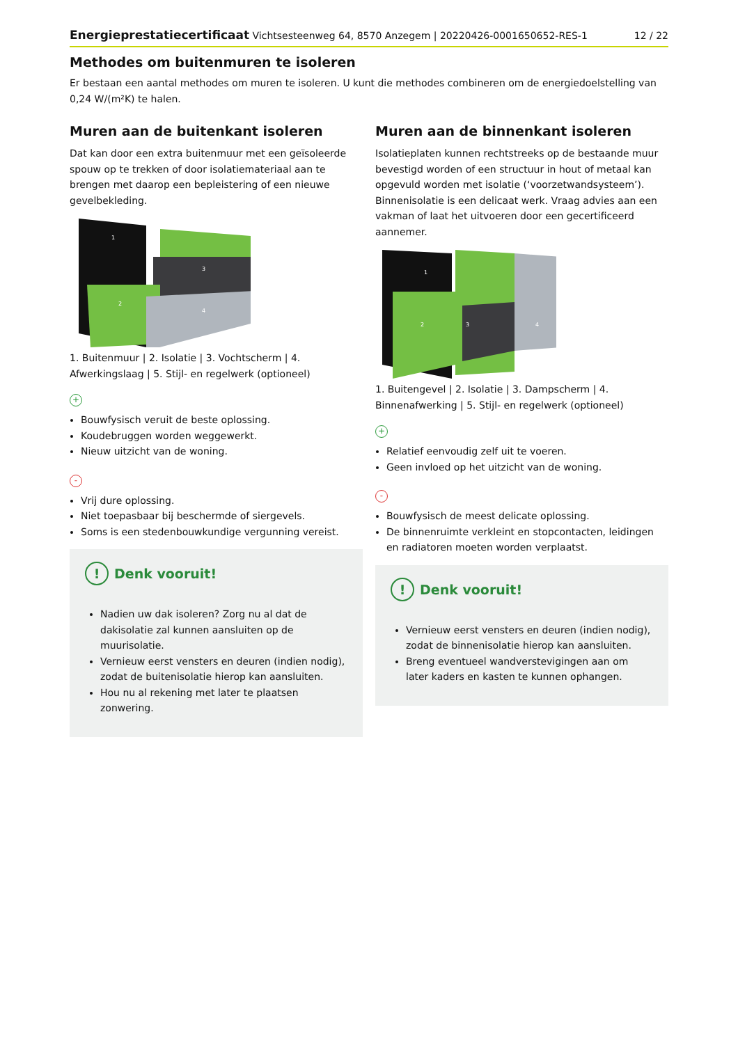Energieprestatiecertificaat Vichtsesteenweg 64, 8570 Anzegem | 20220426-0001650652-RES-1 12 / 22
Methodes om buitenmuren te isoleren
Er bestaan een aantal methodes om muren te isoleren. U kunt die methodes combineren om de energiedoelstelling van 0,24 W/(m²K) te halen.
Muren aan de buitenkant isoleren
Dat kan door een extra buitenmuur met een geïsoleerde spouw op te trekken of door isolatiemateriaal aan te brengen met daarop een bepleistering of een nieuwe gevelbekleding.
2
3
4
1
1. Buitenmuur | 2. Isolatie | 3. Vochtscherm | 4. Afwerkingslaag | 5. Stijl- en regelwerk (optioneel)
+
Bouwfysisch veruit de beste oplossing.
Koudebruggen worden weggewerkt.
Nieuw uitzicht van de woning.
-
Vrij dure oplossing.
Niet toepasbaar bij beschermde of siergevels.
Soms is een stedenbouwkundige vergunning vereist.
! Denk vooruit!
Nadien uw dak isoleren? Zorg nu al dat de dakisolatie zal kunnen aansluiten op de muurisolatie.
Vernieuw eerst vensters en deuren (indien nodig), zodat de buitenisolatie hierop kan aansluiten.
Hou nu al rekening met later te plaatsen zonwering.
Muren aan de binnenkant isoleren
Isolatieplaten kunnen rechtstreeks op de bestaande muur bevestigd worden of een structuur in hout of metaal kan opgevuld worden met isolatie (‘voorzetwandsysteem’). Binnenisolatie is een delicaat werk. Vraag advies aan een vakman of laat het uitvoeren door een gecertificeerd aannemer.
2
3
4
1
1. Buitengevel | 2. Isolatie | 3. Dampscherm | 4. Binnenafwerking | 5. Stijl- en regelwerk (optioneel)
+
Relatief eenvoudig zelf uit te voeren.
Geen invloed op het uitzicht van de woning.
-
Bouwfysisch de meest delicate oplossing.
De binnenruimte verkleint en stopcontacten, leidingen en radiatoren moeten worden verplaatst.
! Denk vooruit!
Vernieuw eerst vensters en deuren (indien nodig), zodat de binnenisolatie hierop kan aansluiten.
Breng eventueel wandverstevigingen aan om later kaders en kasten te kunnen ophangen.